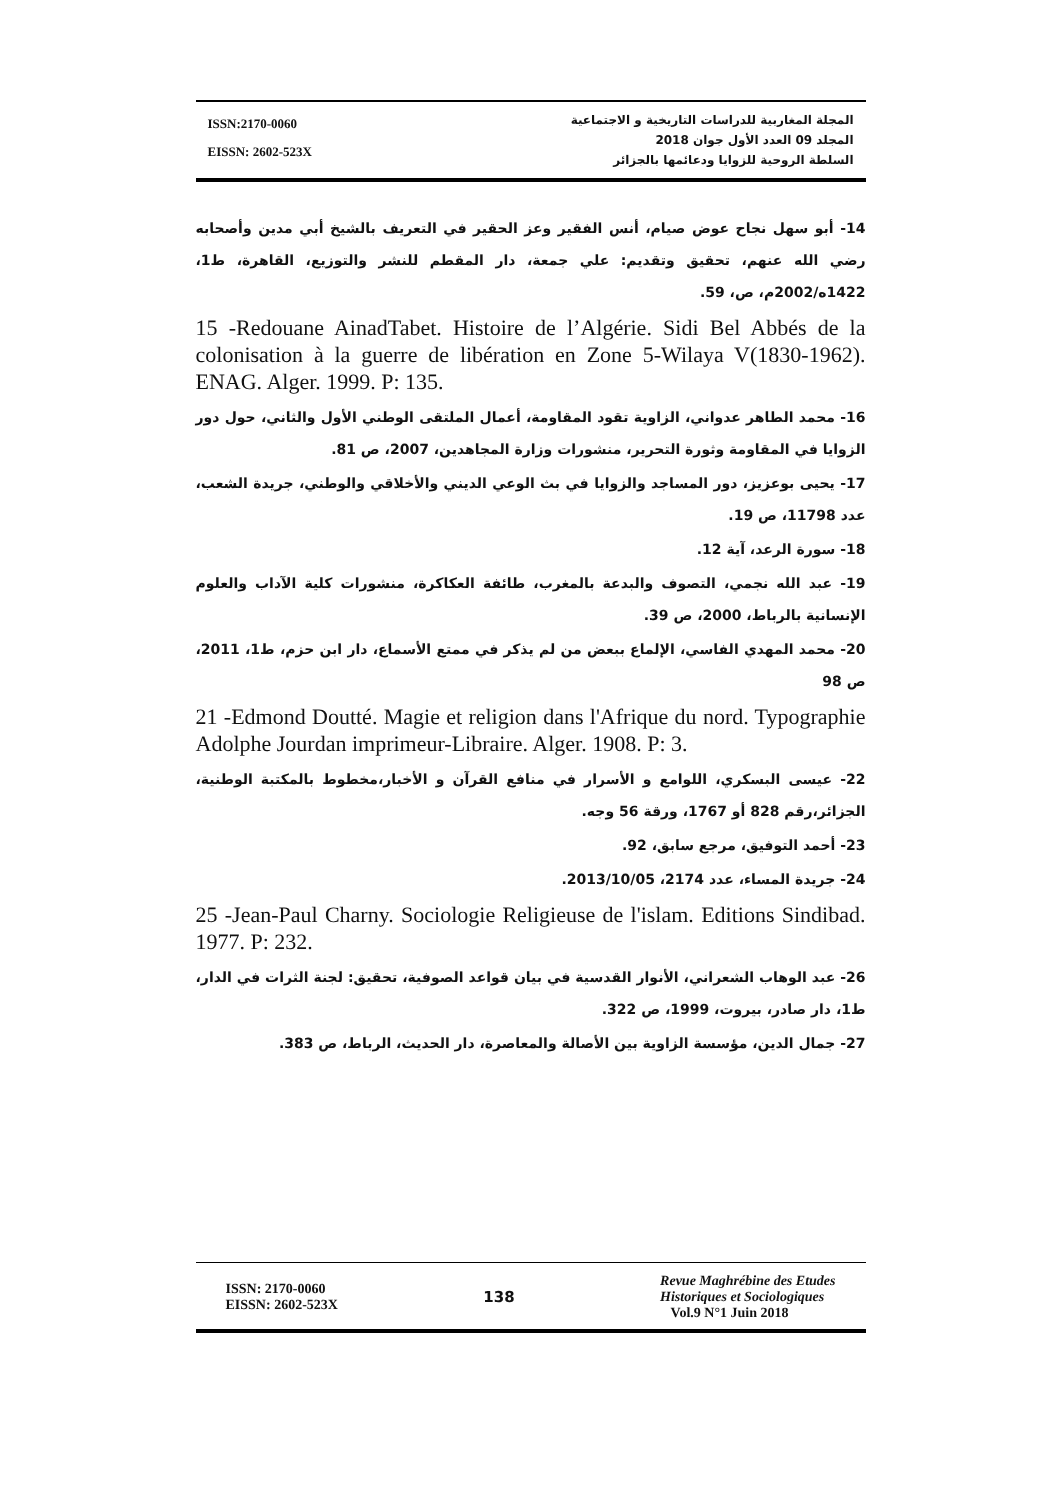ISSN:2170-0060
EISSN: 2602-523X
المجلة المغاربية للدراسات التاريخية و الاجتماعية
المجلد 09 العدد الأول جوان 2018
السلطة الروحية للزوايا ودعائمها بالجزائر
14- أبو سهل نجاح عوض صيام، أنس الفقير وعز الحقير في التعريف بالشيخ أبي مدين وأصحابه رضي الله عنهم، تحقيق وتقديم: علي جمعة، دار المقطم للنشر والتوزيع، القاهرة، ط1، 1422ه/2002م، ص، 59.
15 -Redouane AinadTabet. Histoire de l’Algérie. Sidi Bel Abbés de la colonisation à la guerre de libération en Zone 5-Wilaya V(1830-1962). ENAG. Alger. 1999. P: 135.
16- محمد الطاهر عدواني، الزاوية تقود المقاومة، أعمال الملتقى الوطني الأول والثاني، حول دور الزوايا في المقاومة وثورة التحرير، منشورات وزارة المجاهدين، 2007، ص 81.
17- يحيى بوعزيز، دور المساجد والزوايا في بث الوعي الديني والأخلاقي والوطني، جريدة الشعب، عدد 11798، ص 19.
18- سورة الرعد، آية 12.
19- عبد الله نجمي، التصوف والبدعة بالمغرب، طائفة العكاكرة، منشورات كلية الآداب والعلوم الإنسانية بالرباط، 2000، ص 39.
20- محمد المهدي الفاسي، الإلماع ببعض من لم يذكر في ممتع الأسماع، دار ابن حزم، ط1، 2011، ص 98
21 -Edmond Doutté. Magie et religion dans l'Afrique du nord. Typographie Adolphe Jourdan imprimeur-Libraire. Alger. 1908. P: 3.
22- عيسى البسكري، اللوامع و الأسرار في منافع القرآن و الأخبار،مخطوط بالمكتبة الوطنية، الجزائر،رقم 828 أو 1767، ورقة 56 وجه.
23- أحمد التوفيق، مرجع سابق، 92.
24- جريدة المساء، عدد 2174، 2013/10/05.
25 -Jean-Paul Charny. Sociologie Religieuse de l'islam. Editions Sindibad. 1977. P: 232.
26- عبد الوهاب الشعراني، الأنوار القدسية في بيان قواعد الصوفية، تحقيق: لجنة الثرات في الدار، ط1، دار صادر، بيروت، 1999، ص 322.
27- جمال الدين، مؤسسة الزاوية بين الأصالة والمعاصرة، دار الحديث، الرباط، ص 383.
ISSN: 2170-0060
EISSN: 2602-523X
138
Revue Maghrébine des Etudes
Historiques et Sociologiques
Vol.9 N°1 Juin 2018